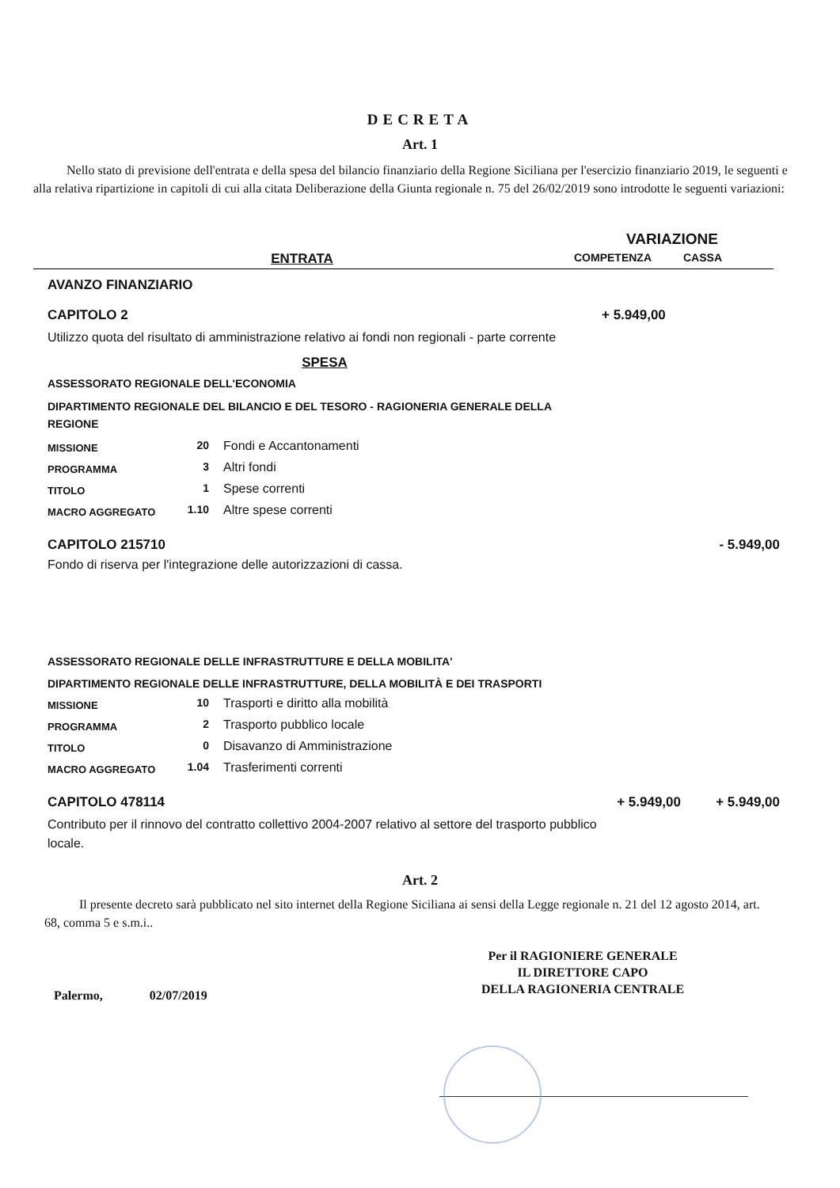DECRETA
Art. 1
Nello stato di previsione dell'entrata e della spesa del bilancio finanziario della Regione Siciliana per l'esercizio finanziario 2019, le seguenti e alla relativa ripartizione in capitoli di cui alla citata Deliberazione della Giunta regionale n. 75 del 26/02/2019 sono introdotte le seguenti variazioni:
| | VARIAZIONE | |
| ENTRATA | COMPETENZA | CASSA |
AVANZO FINANZIARIO
CAPITOLO 2 + 5.949,00
Utilizzo quota del risultato di amministrazione relativo ai fondi non regionali - parte corrente
SPESA
ASSESSORATO REGIONALE DELL'ECONOMIA
DIPARTIMENTO REGIONALE DEL BILANCIO E DEL TESORO - RAGIONERIA GENERALE DELLA REGIONE
| MISSIONE | 20 | Fondi e Accantonamenti |
| PROGRAMMA | 3 | Altri fondi |
| TITOLO | 1 | Spese correnti |
| MACRO AGGREGATO | 1.10 | Altre spese correnti |
CAPITOLO 215710 - 5.949,00
Fondo di riserva per l'integrazione delle autorizzazioni di cassa.
ASSESSORATO REGIONALE DELLE INFRASTRUTTURE E DELLA MOBILITA'
DIPARTIMENTO REGIONALE DELLE INFRASTRUTTURE, DELLA MOBILITÀ E DEI TRASPORTI
| MISSIONE | 10 | Trasporti e diritto alla mobilità |
| PROGRAMMA | 2 | Trasporto pubblico locale |
| TITOLO | 0 | Disavanzo di Amministrazione |
| MACRO AGGREGATO | 1.04 | Trasferimenti correnti |
CAPITOLO 478114 + 5.949,00 + 5.949,00
Contributo per il rinnovo del contratto collettivo 2004-2007 relativo al settore del trasporto pubblico locale.
Art. 2
Il presente decreto sarà pubblicato nel sito internet della Regione Siciliana ai sensi della Legge regionale n. 21 del 12 agosto 2014, art. 68, comma 5 e s.m.i..
Palermo, 02/07/2019
Per il RAGIONIERE GENERALE
IL DIRETTORE CAPO
DELLA RAGIONERIA CENTRALE